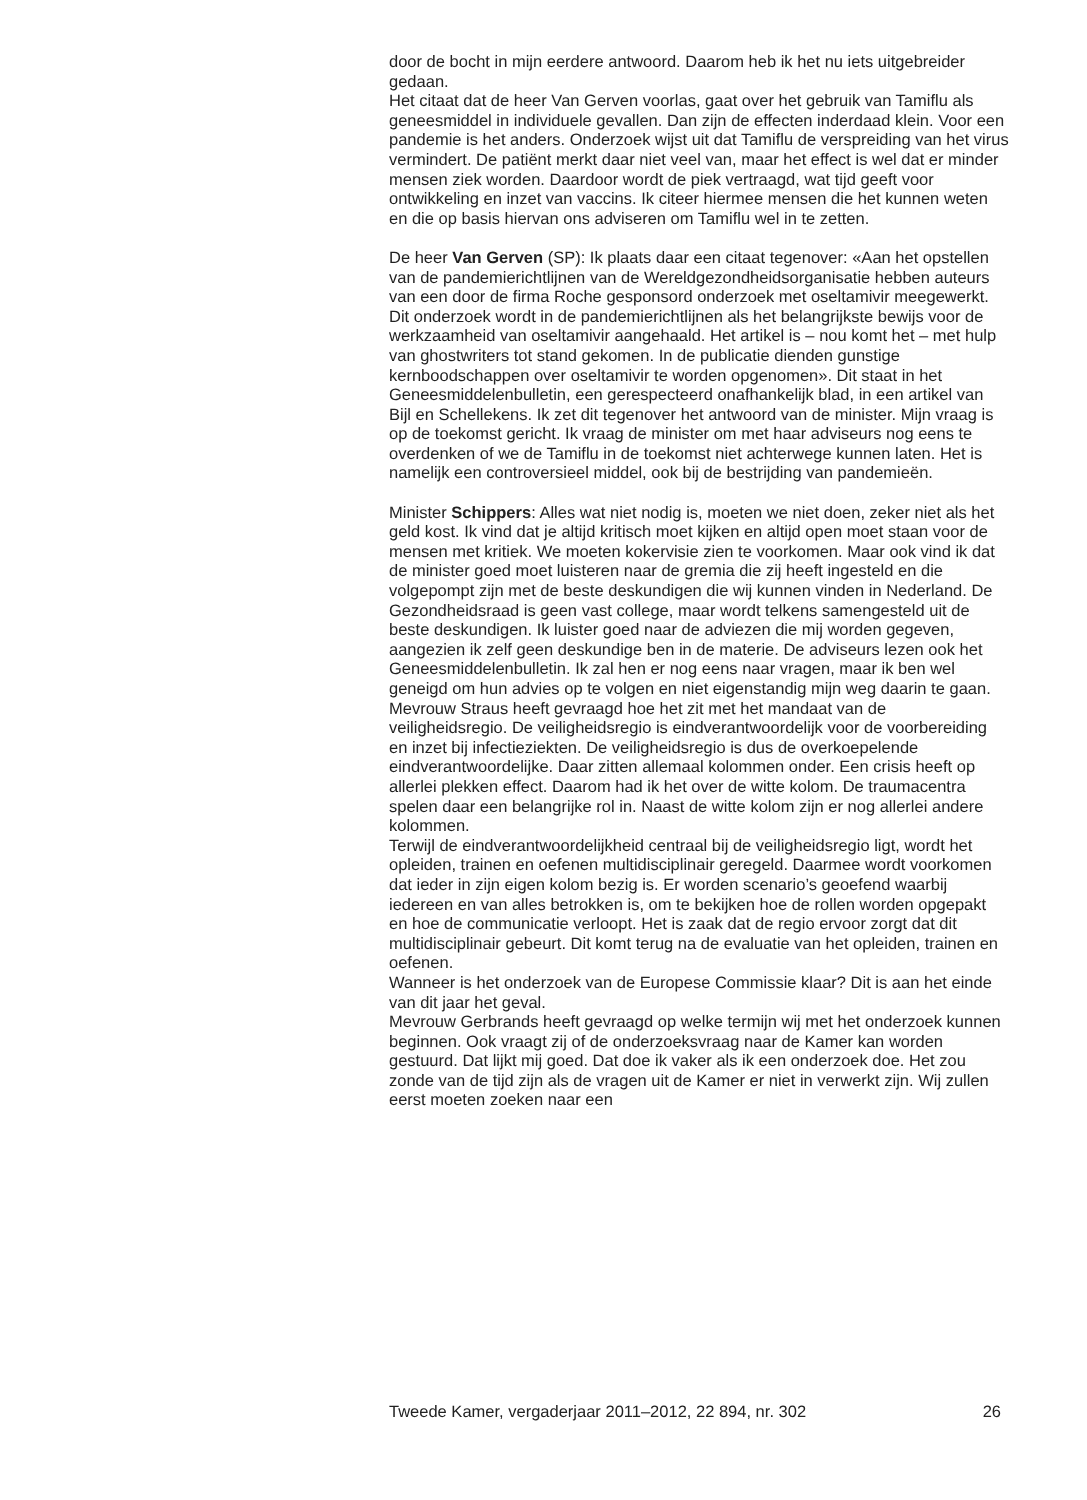door de bocht in mijn eerdere antwoord. Daarom heb ik het nu iets uitgebreider gedaan.
Het citaat dat de heer Van Gerven voorlas, gaat over het gebruik van Tamiflu als geneesmiddel in individuele gevallen. Dan zijn de effecten inderdaad klein. Voor een pandemie is het anders. Onderzoek wijst uit dat Tamiflu de verspreiding van het virus vermindert. De patiënt merkt daar niet veel van, maar het effect is wel dat er minder mensen ziek worden. Daardoor wordt de piek vertraagd, wat tijd geeft voor ontwikkeling en inzet van vaccins. Ik citeer hiermee mensen die het kunnen weten en die op basis hiervan ons adviseren om Tamiflu wel in te zetten.
De heer Van Gerven (SP): Ik plaats daar een citaat tegenover: «Aan het opstellen van de pandemierichtlijnen van de Wereldgezondheidsorganisatie hebben auteurs van een door de firma Roche gesponsord onderzoek met oseltamivir meegewerkt. Dit onderzoek wordt in de pandemierichtlijnen als het belangrijkste bewijs voor de werkzaamheid van oseltamivir aangehaald. Het artikel is – nou komt het – met hulp van ghostwriters tot stand gekomen. In de publicatie dienden gunstige kernboodschappen over oseltamivir te worden opgenomen». Dit staat in het Geneesmiddelenbulletin, een gerespecteerd onafhankelijk blad, in een artikel van Bijl en Schellekens. Ik zet dit tegenover het antwoord van de minister. Mijn vraag is op de toekomst gericht. Ik vraag de minister om met haar adviseurs nog eens te overdenken of we de Tamiflu in de toekomst niet achterwege kunnen laten. Het is namelijk een controversieel middel, ook bij de bestrijding van pandemieën.
Minister Schippers: Alles wat niet nodig is, moeten we niet doen, zeker niet als het geld kost. Ik vind dat je altijd kritisch moet kijken en altijd open moet staan voor de mensen met kritiek. We moeten kokervisie zien te voorkomen. Maar ook vind ik dat de minister goed moet luisteren naar de gremia die zij heeft ingesteld en die volgepompt zijn met de beste deskundigen die wij kunnen vinden in Nederland. De Gezondheidsraad is geen vast college, maar wordt telkens samengesteld uit de beste deskundigen. Ik luister goed naar de adviezen die mij worden gegeven, aangezien ik zelf geen deskundige ben in de materie. De adviseurs lezen ook het Geneesmiddelenbulletin. Ik zal hen er nog eens naar vragen, maar ik ben wel geneigd om hun advies op te volgen en niet eigenstandig mijn weg daarin te gaan.
Mevrouw Straus heeft gevraagd hoe het zit met het mandaat van de veiligheidsregio. De veiligheidsregio is eindverantwoordelijk voor de voorbereiding en inzet bij infectieziekten. De veiligheidsregio is dus de overkoepelende eindverantwoordelijke. Daar zitten allemaal kolommen onder. Een crisis heeft op allerlei plekken effect. Daarom had ik het over de witte kolom. De traumacentra spelen daar een belangrijke rol in. Naast de witte kolom zijn er nog allerlei andere kolommen.
Terwijl de eindverantwoordelijkheid centraal bij de veiligheidsregio ligt, wordt het opleiden, trainen en oefenen multidisciplinair geregeld. Daarmee wordt voorkomen dat ieder in zijn eigen kolom bezig is. Er worden scenario’s geoefend waarbij iedereen en van alles betrokken is, om te bekijken hoe de rollen worden opgepakt en hoe de communicatie verloopt. Het is zaak dat de regio ervoor zorgt dat dit multidisciplinair gebeurt. Dit komt terug na de evaluatie van het opleiden, trainen en oefenen.
Wanneer is het onderzoek van de Europese Commissie klaar? Dit is aan het einde van dit jaar het geval.
Mevrouw Gerbrands heeft gevraagd op welke termijn wij met het onderzoek kunnen beginnen. Ook vraagt zij of de onderzoeksvraag naar de Kamer kan worden gestuurd. Dat lijkt mij goed. Dat doe ik vaker als ik een onderzoek doe. Het zou zonde van de tijd zijn als de vragen uit de Kamer er niet in verwerkt zijn. Wij zullen eerst moeten zoeken naar een
Tweede Kamer, vergaderjaar 2011–2012, 22 894, nr. 302 26